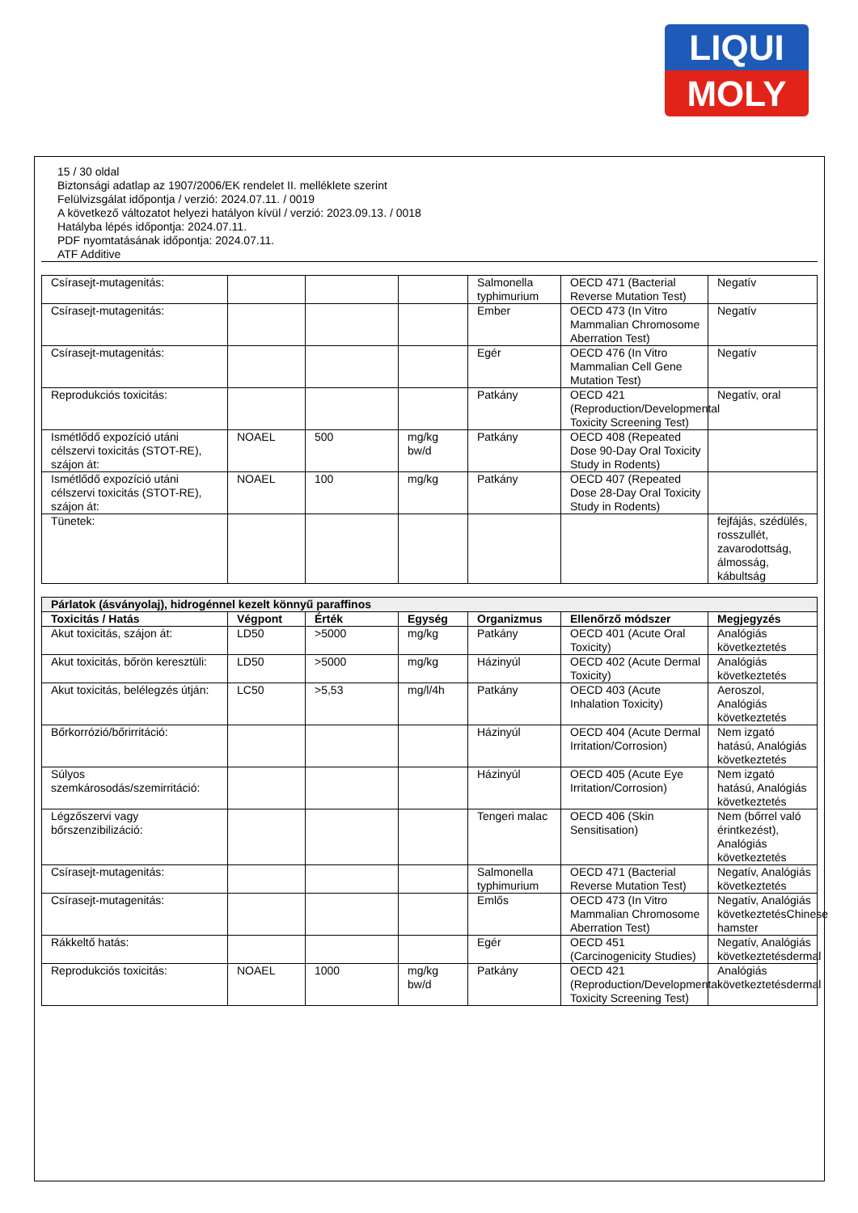LIQUI
MOLY
15 / 30 oldal
Biztonsági adatlap az 1907/2006/EK rendelet II. melléklete szerint
Felülvizsgálat időpontja / verzió: 2024.07.11. / 0019
A következő változatot helyezi hatályon kívül / verzió: 2023.09.13. / 0018
Hatályba lépés időpontja: 2024.07.11.
PDF nyomtatásának időpontja: 2024.07.11.
ATF Additive
| Csírasejt-mutagenitás: | | | | Salmonella typhimurium | OECD 471 (Bacterial Reverse Mutation Test) | Negatív |
| Csírasejt-mutagenitás: | | | | Ember | OECD 473 (In Vitro Mammalian Chromosome Aberration Test) | Negatív |
| Csírasejt-mutagenitás: | | | | Egér | OECD 476 (In Vitro Mammalian Cell Gene Mutation Test) | Negatív |
| Reprodukciós toxicitás: | | | | Patkány | OECD 421 (Reproduction/Developmental Toxicity Screening Test) | Negatív, oral |
| Ismétlődő expozíció utáni célszervi toxicitás (STOT-RE), szájon át: | NOAEL | 500 | mg/kg bw/d | Patkány | OECD 408 (Repeated Dose 90-Day Oral Toxicity Study in Rodents) | |
| Ismétlődő expozíció utáni célszervi toxicitás (STOT-RE), szájon át: | NOAEL | 100 | mg/kg | Patkány | OECD 407 (Repeated Dose 28-Day Oral Toxicity Study in Rodents) | |
| Tünetek: | | | | | | fejfájás, szédülés, rosszullét, zavarodottság, álmosság, kábultság |
| Párlatok (ásványolaj), hidrogénnel kezelt könnyű paraffinos | | | | | | |
| --- | --- | --- | --- | --- | --- | --- |
| Toxicitás / Hatás | Végpont | Érték | Egység | Organizmus | Ellenőrző módszer | Megjegyzés |
| Akut toxicitás, szájon át: | LD50 | >5000 | mg/kg | Patkány | OECD 401 (Acute Oral Toxicity) | Analógiás következtetés |
| Akut toxicitás, bőrön keresztüli: | LD50 | >5000 | mg/kg | Házinyúl | OECD 402 (Acute Dermal Toxicity) | Analógiás következtetés |
| Akut toxicitás, belélegzés útján: | LC50 | >5,53 | mg/l/4h | Patkány | OECD 403 (Acute Inhalation Toxicity) | Aeroszol, Analógiás következtetés |
| Bőrkorrózió/bőrirritáció: | | | | Házinyúl | OECD 404 (Acute Dermal Irritation/Corrosion) | Nem izgató hatású, Analógiás következtetés |
| Súlyos szemkárosodás/szemirritáció: | | | | Házinyúl | OECD 405 (Acute Eye Irritation/Corrosion) | Nem izgató hatású, Analógiás következtetés |
| Légzőszervi vagy bőrszenzibilizáció: | | | | Tengeri malac | OECD 406 (Skin Sensitisation) | Nem (bőrrel való érintkezést), Analógiás következtetés |
| Csírasejt-mutagenitás: | | | | Salmonella typhimurium | OECD 471 (Bacterial Reverse Mutation Test) | Negatív, Analógiás következtetés |
| Csírasejt-mutagenitás: | | | | Emlős | OECD 473 (In Vitro Mammalian Chromosome Aberration Test) | Negatív, Analógiás következtetésChinese hamster |
| Rákkeltő hatás: | | | | Egér | OECD 451 (Carcinogenicity Studies) | Negatív, Analógiás következtetésdermal |
| Reprodukciós toxicitás: | NOAEL | 1000 | mg/kg bw/d | Patkány | OECD 421 (Reproduction/Developmental Toxicity Screening Test) | Analógiás következtetésdermal |